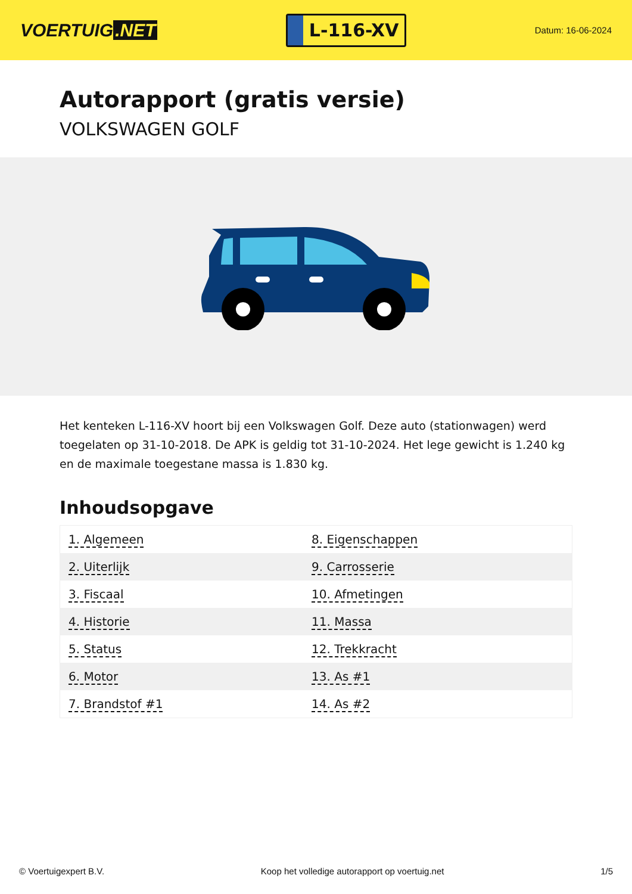VOERTUIG.NET
L-116-XV
Datum: 16-06-2024
Autorapport (gratis versie)
VOLKSWAGEN GOLF
Het kenteken L-116-XV hoort bij een Volkswagen Golf. Deze auto (stationwagen) werd toegelaten op 31-10-2018. De APK is geldig tot 31-10-2024. Het lege gewicht is 1.240 kg en de maximale toegestane massa is 1.830 kg.
Inhoudsopgave
| 1. Algemeen | 8. Eigenschappen |
| 2. Uiterlijk | 9. Carrosserie |
| 3. Fiscaal | 10. Afmetingen |
| 4. Historie | 11. Massa |
| 5. Status | 12. Trekkracht |
| 6. Motor | 13. As #1 |
| 7. Brandstof #1 | 14. As #2 |
© Voertuigexpert B.V. Koop het volledige autorapport op voertuig.net
1/5